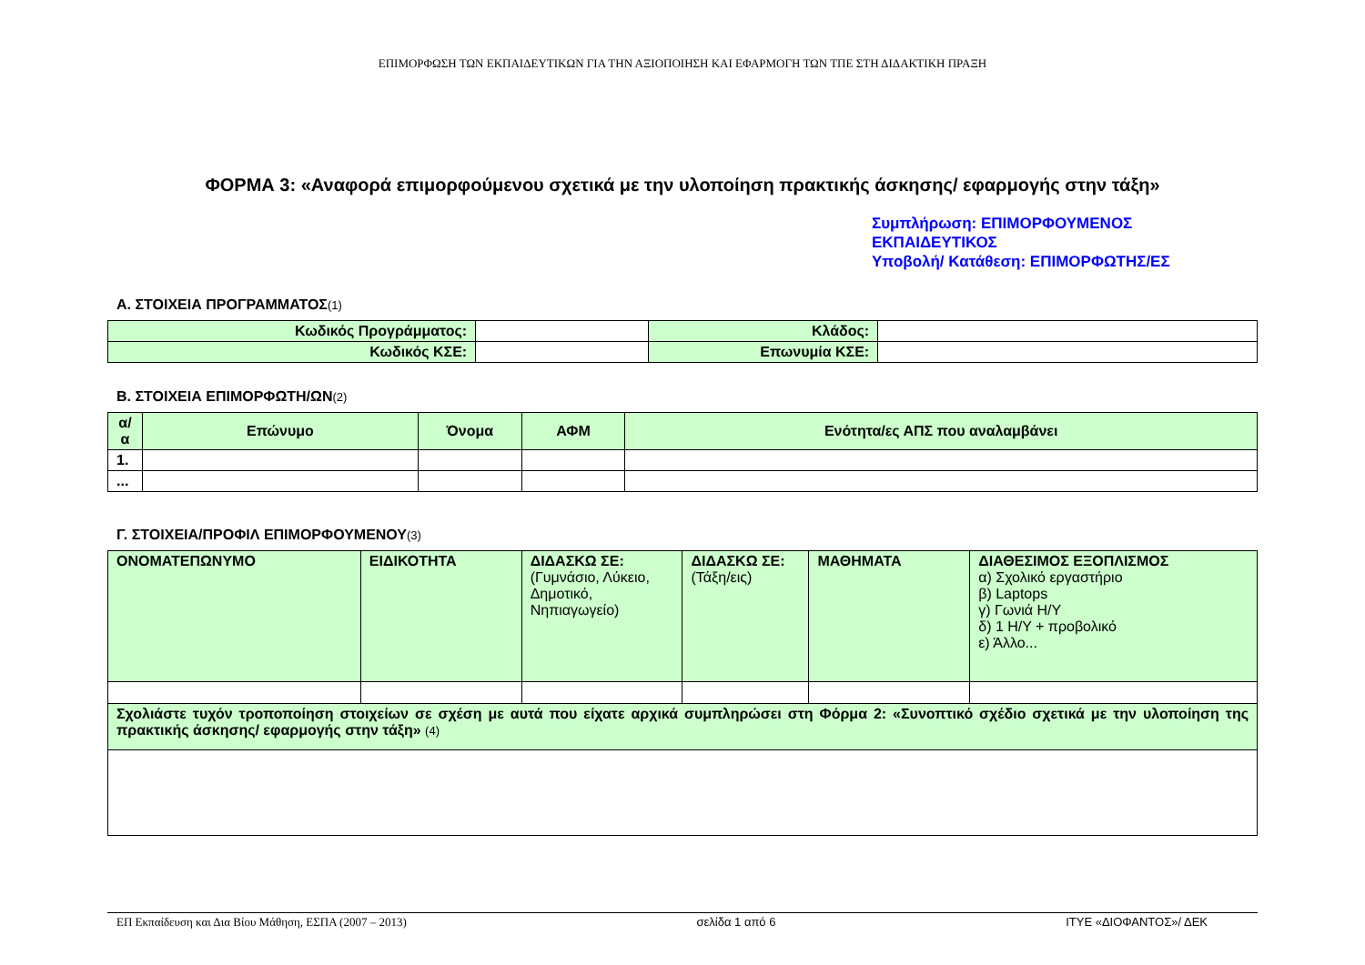ΕΠΙΜΟΡΦΩΣΗ ΤΩΝ ΕΚΠΑΙΔΕΥΤΙΚΩΝ ΓΙΑ ΤΗΝ ΑΞΙΟΠΟΙΗΣΗ ΚΑΙ ΕΦΑΡΜΟΓΗ ΤΩΝ ΤΠΕ ΣΤΗ ΔΙΔΑΚΤΙΚΗ ΠΡΑΞΗ
ΦΟΡΜΑ 3: «Αναφορά επιμορφούμενου σχετικά με την υλοποίηση πρακτικής άσκησης/ εφαρμογής στην τάξη»
Συμπλήρωση: ΕΠΙΜΟΡΦΟΥΜΕΝΟΣ ΕΚΠΑΙΔΕΥΤΙΚΟΣ
Υποβολή/ Κατάθεση: ΕΠΙΜΟΡΦΩΤΗΣ/ΕΣ
Α. ΣΤΟΙΧΕΙΑ ΠΡΟΓΡΑΜΜΑΤΟΣ(1)
| Κωδικός Προγράμματος: | | Κλάδος: | |
| Κωδικός ΚΣΕ: | | Επωνυμία ΚΣΕ: | |
Β. ΣΤΟΙΧΕΙΑ ΕΠΙΜΟΡΦΩΤΗ/ΩΝ(2)
| α/α | Επώνυμο | Όνομα | ΑΦΜ | Ενότητα/ες ΑΠΣ που αναλαμβάνει |
| --- | --- | --- | --- | --- |
| 1. | | | | |
| ... | | | | |
Γ. ΣΤΟΙΧΕΙΑ/ΠΡΟΦΙΛ ΕΠΙΜΟΡΦΟΥΜΕΝΟΥ(3)
| ΟΝΟΜΑΤΕΠΩΝΥΜΟ | ΕΙΔΙΚΟΤΗΤΑ | ΔΙΔΑΣΚΩ ΣΕ: (Γυμνάσιο, Λύκειο, Δημοτικό, Νηπιαγωγείο) | ΔΙΔΑΣΚΩ ΣΕ: (Τάξη/εις) | ΜΑΘΗΜΑΤΑ | ΔΙΑΘΕΣΙΜΟΣ ΕΞΟΠΛΙΣΜΟΣ α) Σχολικό εργαστήριο β) Laptops γ) Γωνιά Η/Υ δ) 1 Η/Υ + προβολικό ε) Άλλο... |
| Σχολιάστε τυχόν τροποποίηση στοιχείων σε σχέση με αυτά που είχατε αρχικά συμπληρώσει στη Φόρμα 2: «Συνοπτικό σχέδιο σχετικά με την υλοποίηση της πρακτικής άσκησης/ εφαρμογής στην τάξη» (4) | | | | | |
ΕΠ Εκπαίδευση και Δια Βίου Μάθηση, ΕΣΠΑ (2007 – 2013) σελίδα 1 από 6 ΙΤΥΕ «ΔΙΟΦΑΝΤΟΣ»/ ΔΕΚ